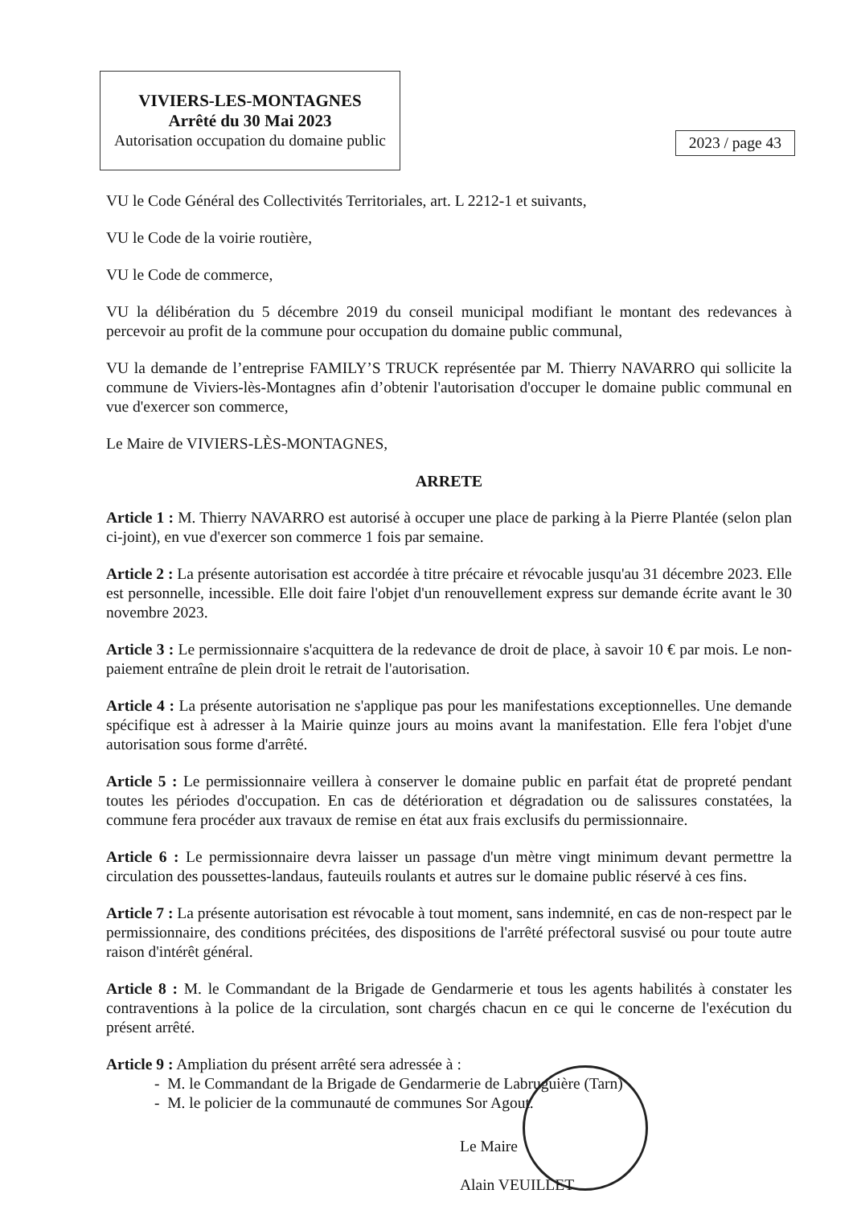VIVIERS-LES-MONTAGNES
Arrêté du 30 Mai 2023
Autorisation occupation du domaine public
2023 / page 43
VU le Code Général des Collectivités Territoriales, art. L 2212-1 et suivants,
VU le Code de la voirie routière,
VU le Code de commerce,
VU la délibération du 5 décembre 2019 du conseil municipal modifiant le montant des redevances à percevoir au profit de la commune pour occupation du domaine public communal,
VU la demande de l’entreprise FAMILY’S TRUCK représentée par M. Thierry NAVARRO qui sollicite la commune de Viviers-lès-Montagnes afin d’obtenir l'autorisation d'occuper le domaine public communal en vue d'exercer son commerce,
Le Maire de VIVIERS-LÈS-MONTAGNES,
ARRETE
Article 1 : M. Thierry NAVARRO est autorisé à occuper une place de parking à la Pierre Plantée (selon plan ci-joint), en vue d'exercer son commerce 1 fois par semaine.
Article 2 : La présente autorisation est accordée à titre précaire et révocable jusqu'au 31 décembre 2023. Elle est personnelle, incessible. Elle doit faire l'objet d'un renouvellement express sur demande écrite avant le 30 novembre 2023.
Article 3 : Le permissionnaire s'acquittera de la redevance de droit de place, à savoir 10 € par mois. Le non-paiement entraîne de plein droit le retrait de l'autorisation.
Article 4 : La présente autorisation ne s'applique pas pour les manifestations exceptionnelles. Une demande spécifique est à adresser à la Mairie quinze jours au moins avant la manifestation. Elle fera l'objet d'une autorisation sous forme d'arrêté.
Article 5 : Le permissionnaire veillera à conserver le domaine public en parfait état de propreté pendant toutes les périodes d'occupation. En cas de détérioration et dégradation ou de salissures constatées, la commune fera procéder aux travaux de remise en état aux frais exclusifs du permissionnaire.
Article 6 : Le permissionnaire devra laisser un passage d'un mètre vingt minimum devant permettre la circulation des poussettes-landaus, fauteuils roulants et autres sur le domaine public réservé à ces fins.
Article 7 : La présente autorisation est révocable à tout moment, sans indemnité, en cas de non-respect par le permissionnaire, des conditions précitées, des dispositions de l'arrêté préfectoral susvisé ou pour toute autre raison d'intérêt général.
Article 8 : M. le Commandant de la Brigade de Gendarmerie et tous les agents habilités à constater les contraventions à la police de la circulation, sont chargés chacun en ce qui le concerne de l'exécution du présent arrêté.
Article 9 : Ampliation du présent arrêté sera adressée à :
- M. le Commandant de la Brigade de Gendarmerie de Labruguière (Tarn)
- M. le policier de la communauté de communes Sor Agout.
Le Maire
Alain VEUILLET